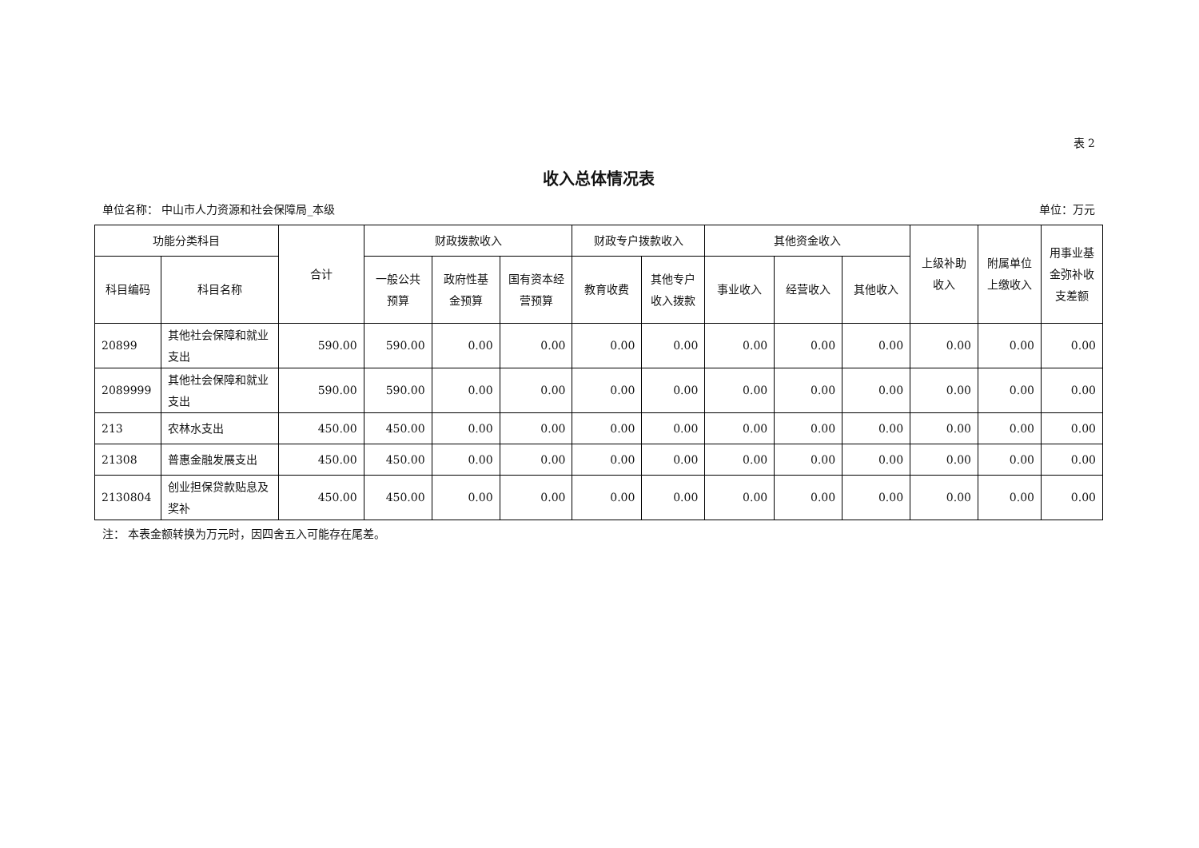表 2
收入总体情况表
单位名称： 中山市人力资源和社会保障局_本级 单位：万元
| 功能分类科目 | | 合计 | 财政拨款收入 | | | 财政专户拨款收入 | | 其他资金收入 | | | 上级补助收入 | 附属单位上缴收入 | 用事业基金弥补收支差额 |
| --- | --- | --- | --- | --- | --- | --- | --- | --- | --- | --- | --- | --- | --- |
| 科目编码 | 科目名称 | | 一般公共预算 | 政府性基金预算 | 国有资本经营预算 | 教育收费 | 其他专户收入拨款 | 事业收入 | 经营收入 | 其他收入 | | | |
| 20899 | 其他社会保障和就业支出 | 590.00 | 590.00 | 0.00 | 0.00 | 0.00 | 0.00 | 0.00 | 0.00 | 0.00 | 0.00 | 0.00 | 0.00 |
| 2089999 | 其他社会保障和就业支出 | 590.00 | 590.00 | 0.00 | 0.00 | 0.00 | 0.00 | 0.00 | 0.00 | 0.00 | 0.00 | 0.00 | 0.00 |
| 213 | 农林水支出 | 450.00 | 450.00 | 0.00 | 0.00 | 0.00 | 0.00 | 0.00 | 0.00 | 0.00 | 0.00 | 0.00 | 0.00 |
| 21308 | 普惠金融发展支出 | 450.00 | 450.00 | 0.00 | 0.00 | 0.00 | 0.00 | 0.00 | 0.00 | 0.00 | 0.00 | 0.00 | 0.00 |
| 2130804 | 创业担保贷款贴息及奖补 | 450.00 | 450.00 | 0.00 | 0.00 | 0.00 | 0.00 | 0.00 | 0.00 | 0.00 | 0.00 | 0.00 | 0.00 |
注： 本表金额转换为万元时，因四舍五入可能存在尾差。